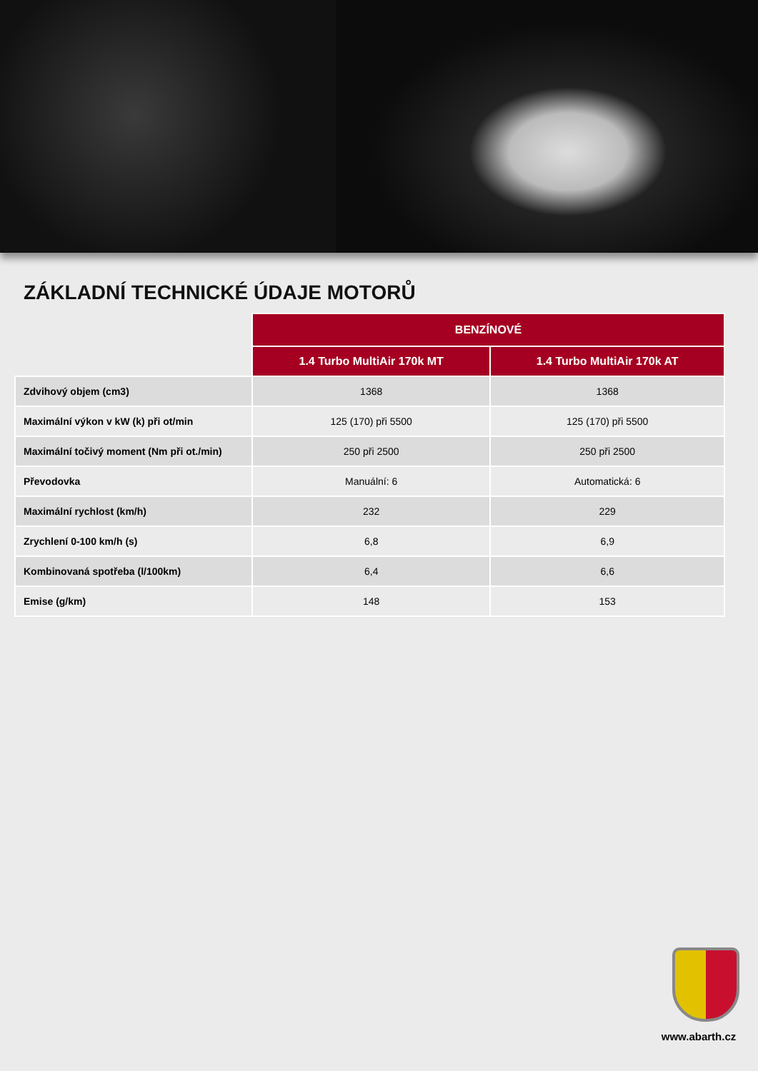ZÁKLADNÍ TECHNICKÉ ÚDAJE MOTORŮ
| | BENZÍNOVÉ | |
| --- | --- | --- |
| | 1.4 Turbo MultiAir 170k MT | 1.4 Turbo MultiAir 170k AT |
| Zdvihový objem (cm3) | 1368 | 1368 |
| Maximální výkon v kW (k) při ot/min | 125 (170) při 5500 | 125 (170) při 5500 |
| Maximální točivý moment (Nm při ot./min) | 250 při 2500 | 250 při 2500 |
| Převodovka | Manuální: 6 | Automatická: 6 |
| Maximální rychlost (km/h) | 232 | 229 |
| Zrychlení 0-100 km/h (s) | 6,8 | 6,9 |
| Kombinovaná spotřeba (l/100km) | 6,4 | 6,6 |
| Emise (g/km) | 148 | 153 |
www.abarth.cz